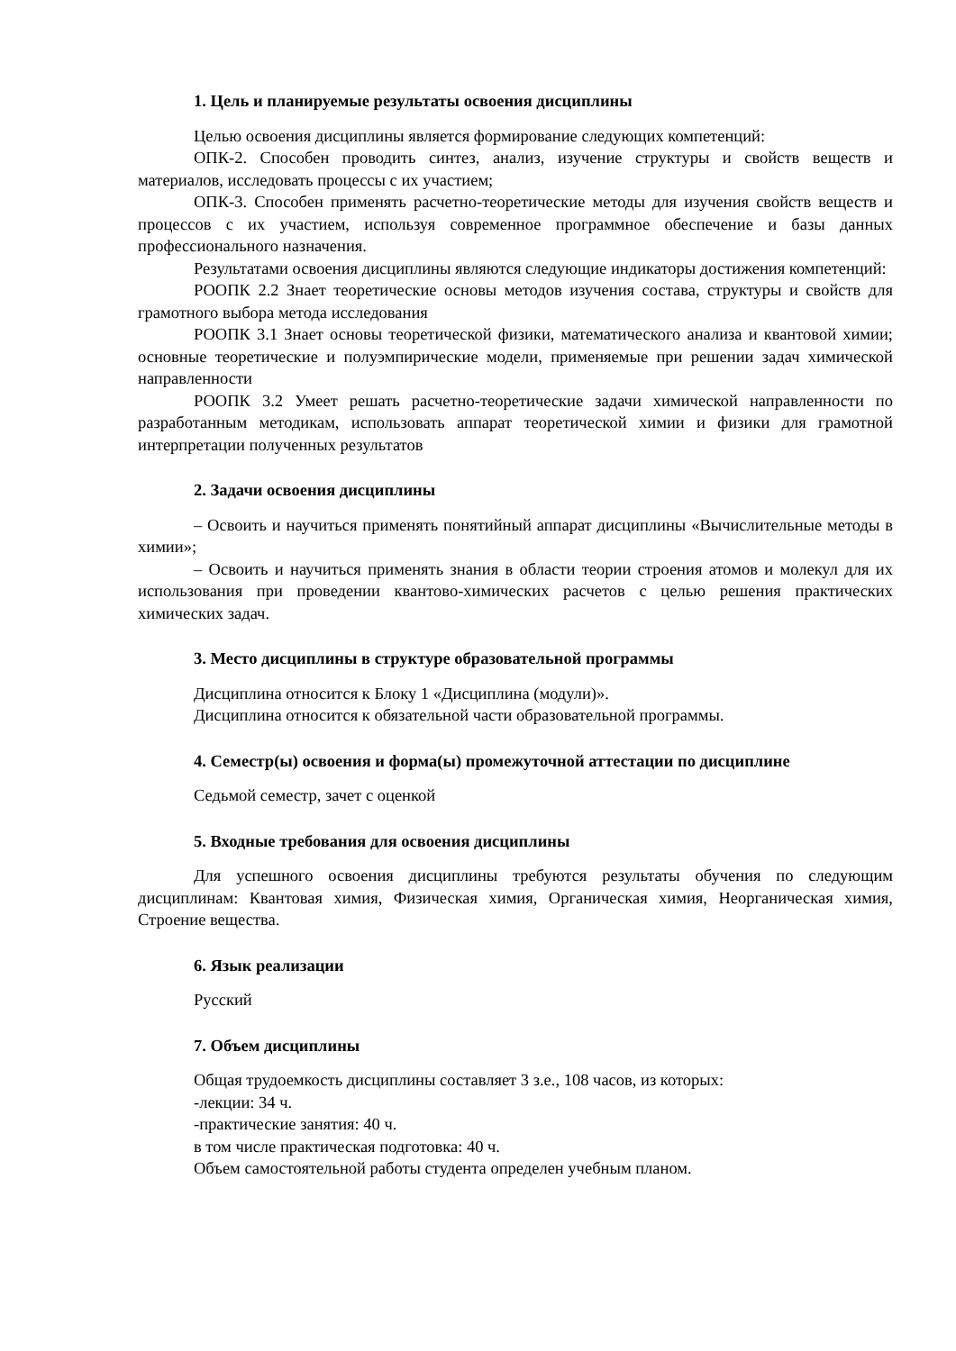1. Цель и планируемые результаты освоения дисциплины
Целью освоения дисциплины является формирование следующих компетенций:
ОПК-2. Способен проводить синтез, анализ, изучение структуры и свойств веществ и материалов, исследовать процессы с их участием;
ОПК-3. Способен применять расчетно-теоретические методы для изучения свойств веществ и процессов с их участием, используя современное программное обеспечение и базы данных профессионального назначения.
Результатами освоения дисциплины являются следующие индикаторы достижения компетенций:
РООПК 2.2 Знает теоретические основы методов изучения состава, структуры и свойств для грамотного выбора метода исследования
РООПК 3.1 Знает основы теоретической физики, математического анализа и квантовой химии; основные теоретические и полуэмпирические модели, применяемые при решении задач химической направленности
РООПК 3.2 Умеет решать расчетно-теоретические задачи химической направленности по разработанным методикам, использовать аппарат теоретической химии и физики для грамотной интерпретации полученных результатов
2. Задачи освоения дисциплины
– Освоить и научиться применять понятийный аппарат дисциплины «Вычислительные методы в химии»;
– Освоить и научиться применять знания в области теории строения атомов и молекул для их использования при проведении квантово-химических расчетов с целью решения практических химических задач.
3. Место дисциплины в структуре образовательной программы
Дисциплина относится к Блоку 1 «Дисциплина (модули)».
Дисциплина относится к обязательной части образовательной программы.
4. Семестр(ы) освоения и форма(ы) промежуточной аттестации по дисциплине
Седьмой семестр, зачет с оценкой
5. Входные требования для освоения дисциплины
Для успешного освоения дисциплины требуются результаты обучения по следующим дисциплинам: Квантовая химия, Физическая химия, Органическая химия, Неорганическая химия, Строение вещества.
6. Язык реализации
Русский
7. Объем дисциплины
Общая трудоемкость дисциплины составляет 3 з.е., 108 часов, из которых:
-лекции: 34 ч.
-практические занятия: 40 ч.
в том числе практическая подготовка: 40 ч.
Объем самостоятельной работы студента определен учебным планом.